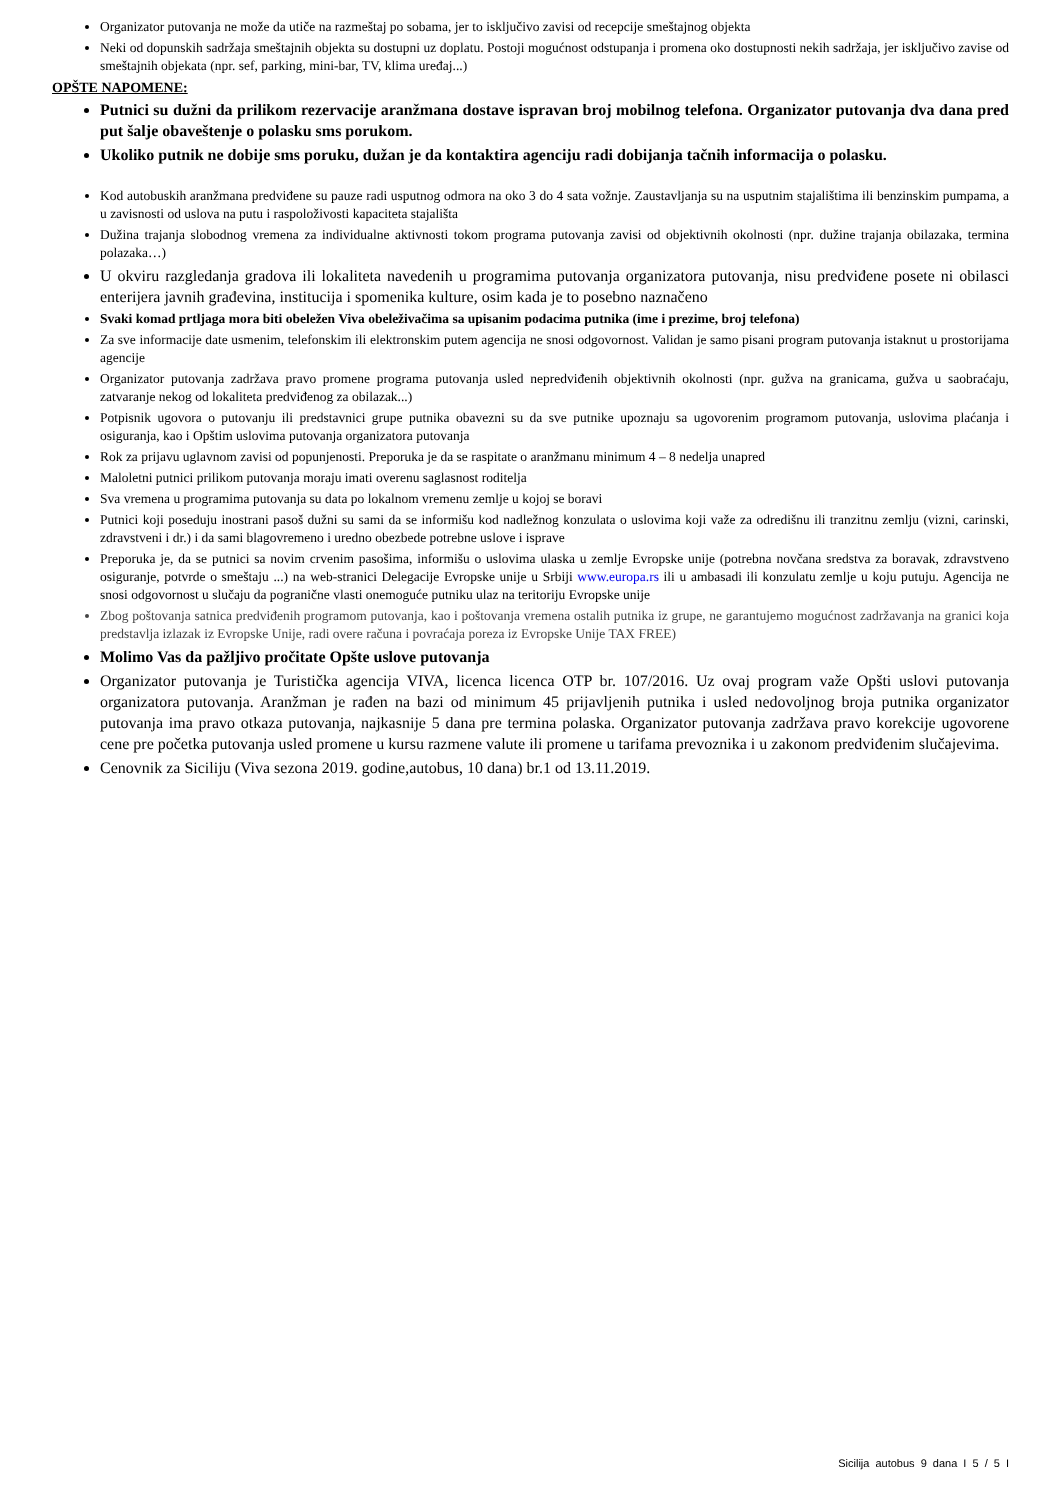Organizator putovanja ne može da utiče na razmeštaj po sobama, jer to isključivo zavisi od recepcije smeštajnog objekta
Neki od dopunskih sadržaja smeštajnih objekta su dostupni uz doplatu. Postoji mogućnost odstupanja i promena oko dostupnosti nekih sadržaja, jer isključivo zavise od smeštajnih objekata (npr. sef, parking, mini-bar, TV, klima uređaj...)
OPŠTE NAPOMENE:
Putnici su dužni da prilikom rezervacije aranžmana dostave ispravan broj mobilnog telefona. Organizator putovanja dva dana pred put šalje obaveštenje o polasku sms porukom.
Ukoliko putnik ne dobije sms poruku, dužan je da kontaktira agenciju radi dobijanja tačnih informacija o polasku.
Kod autobuskih aranžmana predviđene su pauze radi usputnog odmora na oko 3 do 4 sata vožnje. Zaustavljanja su na usputnim stajalištima ili benzinskim pumpama, a u zavisnosti od uslova na putu i raspoloživosti kapaciteta stajališta
Dužina trajanja slobodnog vremena za individualne aktivnosti tokom programa putovanja zavisi od objektivnih okolnosti (npr. dužine trajanja obilazaka, termina polazaka…)
U okviru razgledanja gradova ili lokaliteta navedenih u programima putovanja organizatora putovanja, nisu predviđene posete ni obilasci enterijera javnih građevina, institucija i spomenika kulture, osim kada je to posebno naznačeno
Svaki komad prtljaga mora biti obeležen Viva obeleživačima sa upisanim podacima putnika (ime i prezime, broj telefona)
Za sve informacije date usmenim, telefonskim ili elektronskim putem agencija ne snosi odgovornost. Validan je samo pisani program putovanja istaknut u prostorijama agencije
Organizator putovanja zadržava pravo promene programa putovanja usled nepredviđenih objektivnih okolnosti (npr. gužva na granicama, gužva u saobraćaju, zatvaranje nekog od lokaliteta predviđenog za obilazak...)
Potpisnik ugovora o putovanju ili predstavnici grupe putnika obavezni su da sve putnike upoznaju sa ugovorenim programom putovanja, uslovima plaćanja i osiguranja, kao i Opštim uslovima putovanja organizatora putovanja
Rok za prijavu uglavnom zavisi od popunjenosti. Preporuka je da se raspitate o aranžmanu minimum 4 – 8 nedelja unapred
Maloletni putnici prilikom putovanja moraju imati overenu saglasnost roditelja
Sva vremena u programima putovanja su data po lokalnom vremenu zemlje u kojoj se boravi
Putnici koji poseduju inostrani pasoš dužni su sami da se informišu kod nadležnog konzulata o uslovima koji važe za odredišnu ili tranzitnu zemlju (vizni, carinski, zdravstveni i dr.) i da sami blagovremeno i uredno obezbede potrebne uslove i isprave
Preporuka je, da se putnici sa novim crvenim pasošima, informišu o uslovima ulaska u zemlje Evropske unije (potrebna novčana sredstva za boravak, zdravstveno osiguranje, potvrde o smeštaju ...) na web-stranici Delegacije Evropske unije u Srbiji www.europa.rs ili u ambasadi ili konzulatu zemlje u koju putuju. Agencija ne snosi odgovornost u slučaju da pogranične vlasti onemoguće putniku ulaz na teritoriju Evropske unije
Zbog poštovanja satnica predviđenih programom putovanja, kao i poštovanja vremena ostalih putnika iz grupe, ne garantujemo mogućnost zadržavanja na granici koja predstavlja izlazak iz Evropske Unije, radi overe računa i povraćaja poreza iz Evropske Unije TAX FREE)
Molimo Vas da pažljivo pročitate Opšte uslove putovanja
Organizator putovanja je Turistička agencija VIVA, licenca licenca OTP br. 107/2016. Uz ovaj program važe Opšti uslovi putovanja organizatora putovanja. Aranžman je rađen na bazi od minimum 45 prijavljenih putnika i usled nedovoljnog broja putnika organizator putovanja ima pravo otkaza putovanja, najkasnije 5 dana pre termina polaska. Organizator putovanja zadržava pravo korekcije ugovorene cene pre početka putovanja usled promene u kursu razmene valute ili promene u tarifama prevoznika i u zakonom predviđenim slučajevima.
Cenovnik za Siciliju (Viva sezona 2019. godine,autobus, 10 dana) br.1 od 13.11.2019.
Sicilija autobus 9 dana I 5 / 5 I